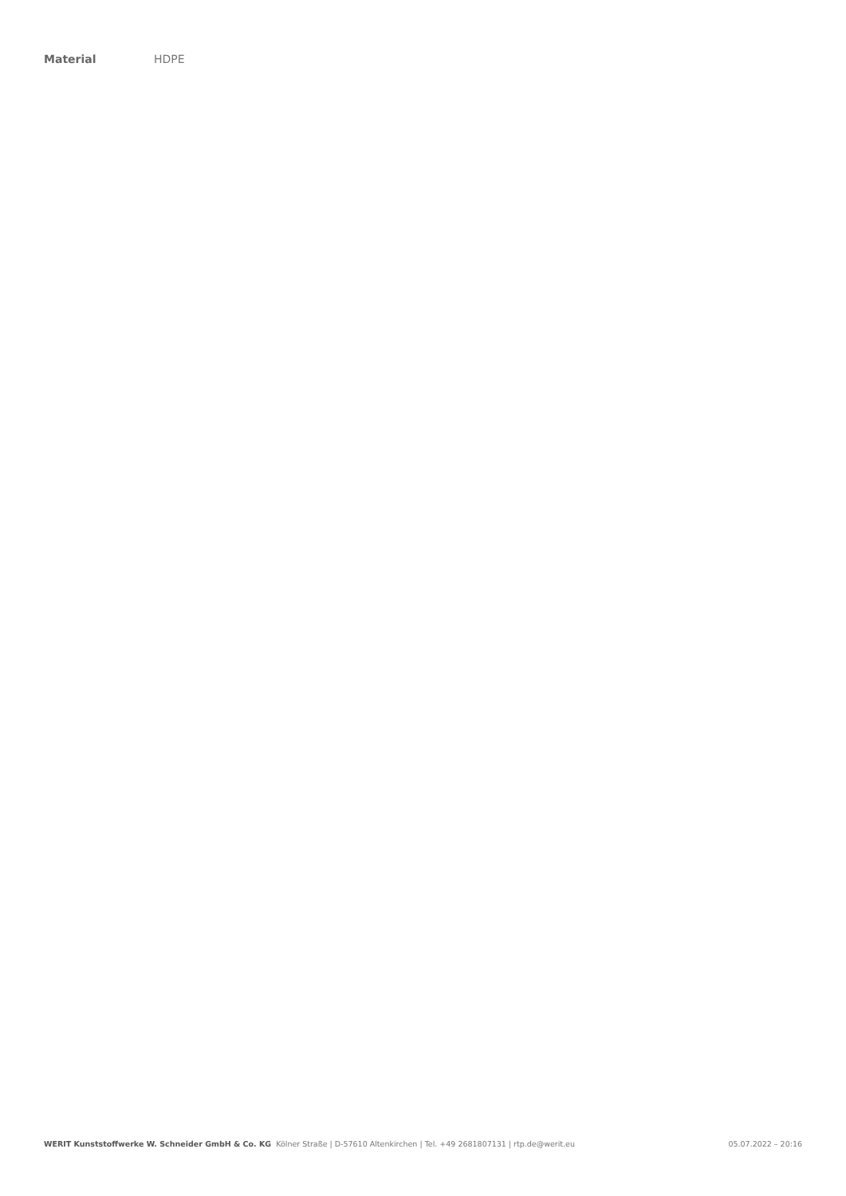| Material | HDPE |
WERIT Kunststoffwerke W. Schneider GmbH & Co. KG Kölner Straße | D-57610 Altenkirchen | Tel. +49 2681807131 | rtp.de@werit.eu 05.07.2022 – 20:16